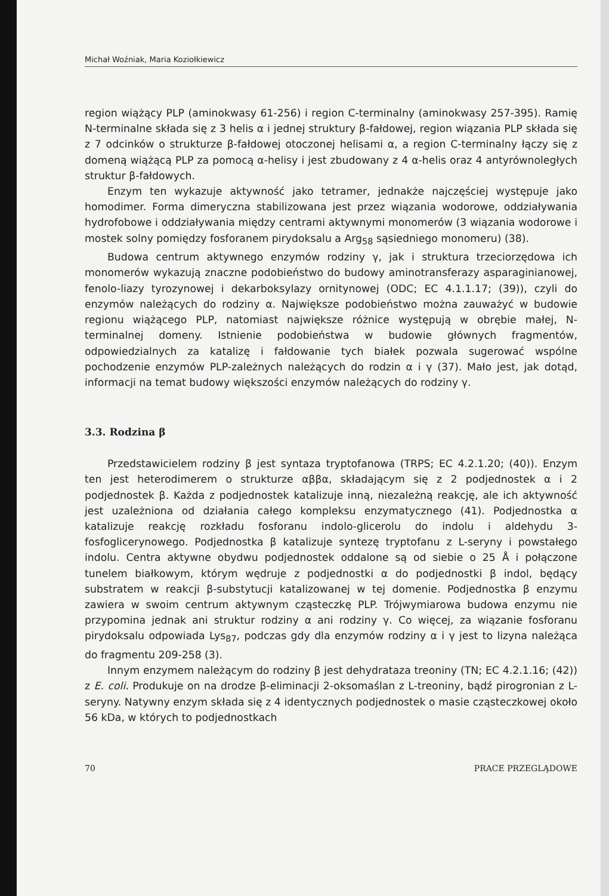Michał Woźniak, Maria Koziołkiewicz
region wiążący PLP (aminokwasy 61-256) i region C-terminalny (aminokwasy 257-395). Ramię N-terminalne składa się z 3 helis α i jednej struktury β-fałdowej, region wiązania PLP składa się z 7 odcinków o strukturze β-fałdowej otoczonej helisami α, a region C-terminalny łączy się z domeną wiążącą PLP za pomocą α-helisy i jest zbudowany z 4 α-helis oraz 4 antyrównoległych struktur β-fałdowych.
Enzym ten wykazuje aktywność jako tetramer, jednakże najczęściej występuje jako homodimer. Forma dimeryczna stabilizowana jest przez wiązania wodorowe, oddziaływania hydrofobowe i oddziaływania między centrami aktywnymi monomerów (3 wiązania wodorowe i mostek solny pomiędzy fosforanem pirydoksalu a Arg<sub>58</sub> sąsiedniego monomeru) (38).
Budowa centrum aktywnego enzymów rodziny γ, jak i struktura trzeciorzędowa ich monomerów wykazują znaczne podobieństwo do budowy aminotransferazy asparaginianowej, fenolo-liazy tyrozynowej i dekarboksylazy ornitynowej (ODC; EC 4.1.1.17; (39)), czyli do enzymów należących do rodziny α. Największe podobieństwo można zauważyć w budowie regionu wiążącego PLP, natomiast największe różnice występują w obrębie małej, N-terminalnej domeny. Istnienie podobieństwa w budowie głównych fragmentów, odpowiedzialnych za katalizę i fałdowanie tych białek pozwala sugerować wspólne pochodzenie enzymów PLP-zależnych należących do rodzin α i γ (37). Mało jest, jak dotąd, informacji na temat budowy większości enzymów należących do rodziny γ.
3.3. Rodzina β
Przedstawicielem rodziny β jest syntaza tryptofanowa (TRPS; EC 4.2.1.20; (40)). Enzym ten jest heterodimerem o strukturze αββα, składającym się z 2 podjednostek α i 2 podjednostek β. Każda z podjednostek katalizuje inną, niezależną reakcję, ale ich aktywność jest uzależniona od działania całego kompleksu enzymatycznego (41). Podjednostka α katalizuje reakcję rozkładu fosforanu indolo-glicerolu do indolu i aldehydu 3-fosfoglicerynowego. Podjednostka β katalizuje syntezę tryptofanu z L-seryny i powstałego indolu. Centra aktywne obydwu podjednostek oddalone są od siebie o 25 Å i połączone tunelem białkowym, którym wędruje z podjednostki α do podjednostki β indol, będący substratem w reakcji β-substytucji katalizowanej w tej domenie. Podjednostka β enzymu zawiera w swoim centrum aktywnym cząsteczkę PLP. Trójwymiarowa budowa enzymu nie przypomina jednak ani struktur rodziny α ani rodziny γ. Co więcej, za wiązanie fosforanu pirydoksalu odpowiada Lys<sub>87</sub>, podczas gdy dla enzymów rodziny α i γ jest to lizyna należąca do fragmentu 209-258 (3).
Innym enzymem należącym do rodziny β jest dehydrataza treoniny (TN; EC 4.2.1.16; (42)) z E. coli. Produkuje on na drodze β-eliminacji 2-oksomaślan z L-treoniny, bądź pirogronian z L-seryny. Natywny enzym składa się z 4 identycznych podjednostek o masie cząsteczkowej około 56 kDa, w których to podjednostkach
70 PRACE PRZEGLĄDOWE